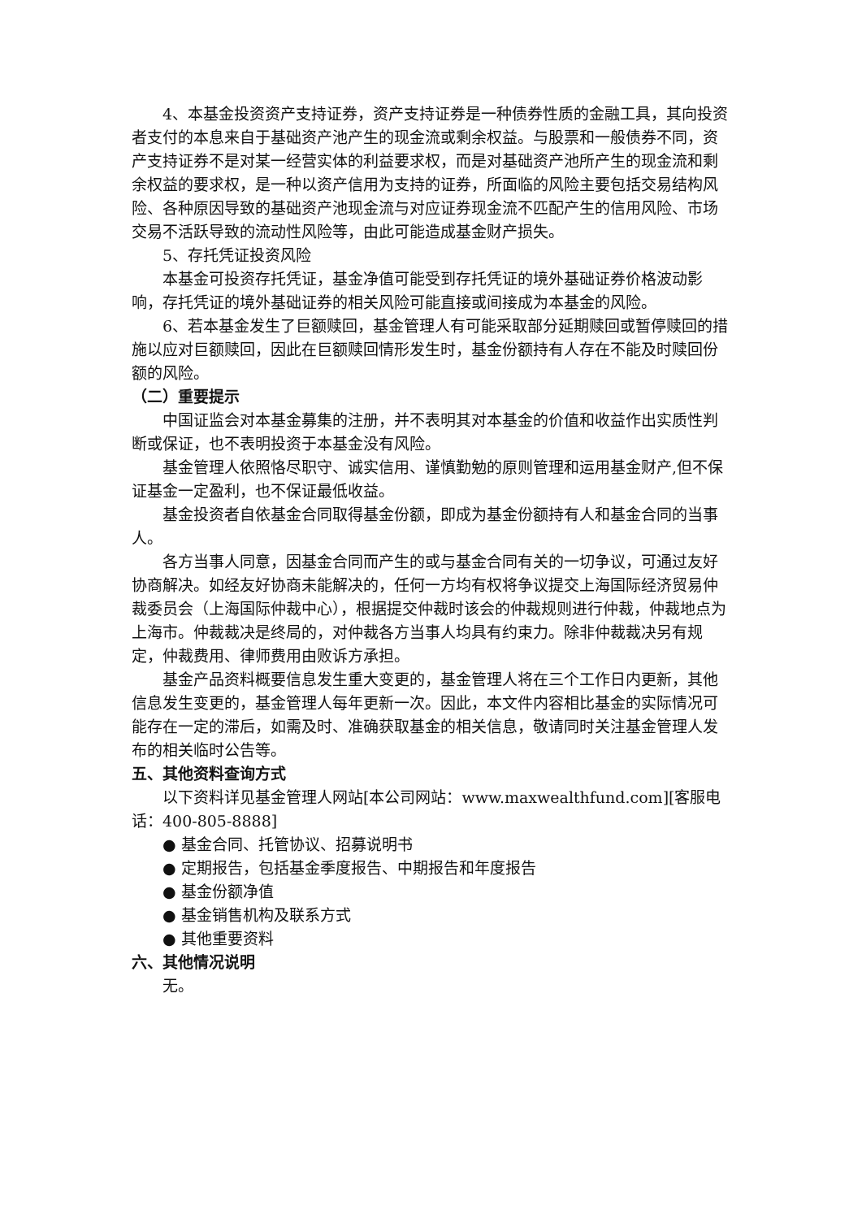4、本基金投资资产支持证券，资产支持证券是一种债券性质的金融工具，其向投资者支付的本息来自于基础资产池产生的现金流或剩余权益。与股票和一般债券不同，资产支持证券不是对某一经营实体的利益要求权，而是对基础资产池所产生的现金流和剩余权益的要求权，是一种以资产信用为支持的证券，所面临的风险主要包括交易结构风险、各种原因导致的基础资产池现金流与对应证券现金流不匹配产生的信用风险、市场交易不活跃导致的流动性风险等，由此可能造成基金财产损失。
5、存托凭证投资风险
本基金可投资存托凭证，基金净值可能受到存托凭证的境外基础证券价格波动影响，存托凭证的境外基础证券的相关风险可能直接或间接成为本基金的风险。
6、若本基金发生了巨额赎回，基金管理人有可能采取部分延期赎回或暂停赎回的措施以应对巨额赎回，因此在巨额赎回情形发生时，基金份额持有人存在不能及时赎回份额的风险。
（二）重要提示
中国证监会对本基金募集的注册，并不表明其对本基金的价值和收益作出实质性判断或保证，也不表明投资于本基金没有风险。
基金管理人依照恪尽职守、诚实信用、谨慎勤勉的原则管理和运用基金财产,但不保证基金一定盈利，也不保证最低收益。
基金投资者自依基金合同取得基金份额，即成为基金份额持有人和基金合同的当事人。
各方当事人同意，因基金合同而产生的或与基金合同有关的一切争议，可通过友好协商解决。如经友好协商未能解决的，任何一方均有权将争议提交上海国际经济贸易仲裁委员会（上海国际仲裁中心），根据提交仲裁时该会的仲裁规则进行仲裁，仲裁地点为上海市。仲裁裁决是终局的，对仲裁各方当事人均具有约束力。除非仲裁裁决另有规定，仲裁费用、律师费用由败诉方承担。
基金产品资料概要信息发生重大变更的，基金管理人将在三个工作日内更新，其他信息发生变更的，基金管理人每年更新一次。因此，本文件内容相比基金的实际情况可能存在一定的滞后，如需及时、准确获取基金的相关信息，敬请同时关注基金管理人发布的相关临时公告等。
五、其他资料查询方式
以下资料详见基金管理人网站[本公司网站：www.maxwealthfund.com][客服电话：400-805-8888]
● 基金合同、托管协议、招募说明书
● 定期报告，包括基金季度报告、中期报告和年度报告
● 基金份额净值
● 基金销售机构及联系方式
● 其他重要资料
六、其他情况说明
无。